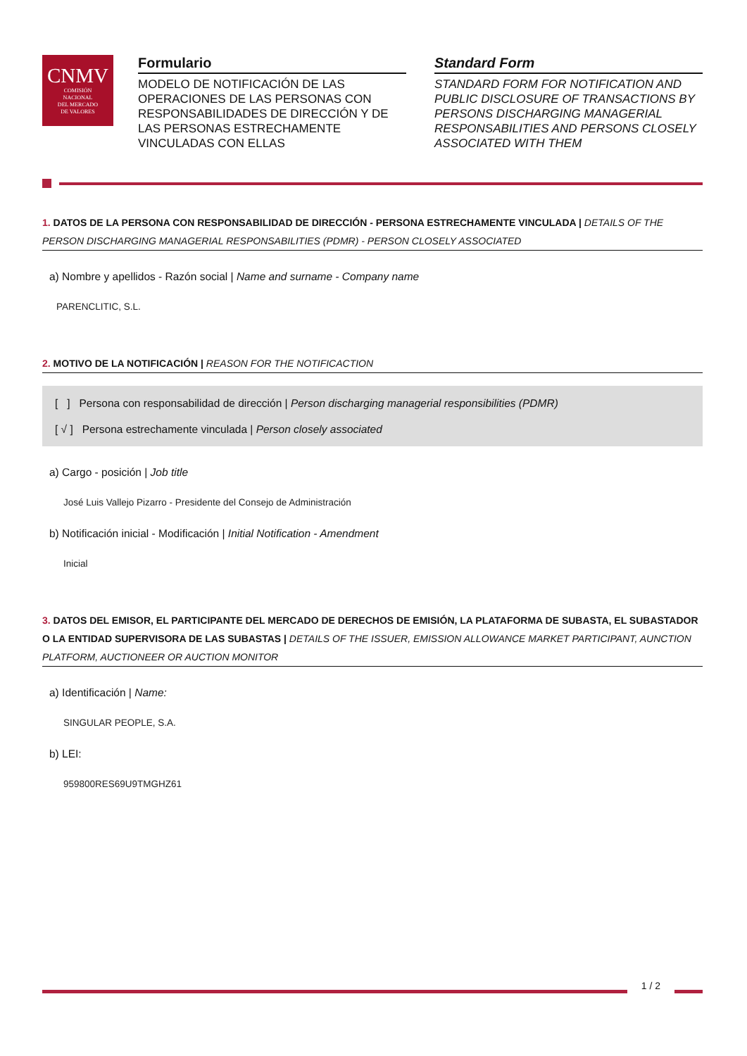CNMV
COMISIÓN
NACIONAL
DEL MERCADO
DE VALORES
Formulario
MODELO DE NOTIFICACIÓN DE LAS OPERACIONES DE LAS PERSONAS CON RESPONSABILIDADES DE DIRECCIÓN Y DE LAS PERSONAS ESTRECHAMENTE VINCULADAS CON ELLAS
Standard Form
STANDARD FORM FOR NOTIFICATION AND PUBLIC DISCLOSURE OF TRANSACTIONS BY PERSONS DISCHARGING MANAGERIAL RESPONSABILITIES AND PERSONS CLOSELY ASSOCIATED WITH THEM
1. DATOS DE LA PERSONA CON RESPONSABILIDAD DE DIRECCIÓN - PERSONA ESTRECHAMENTE VINCULADA | DETAILS OF THE PERSON DISCHARGING MANAGERIAL RESPONSABILITIES (PDMR) - PERSON CLOSELY ASSOCIATED
a) Nombre y apellidos - Razón social | Name and surname - Company name
PARENCLITIC, S.L.
2. MOTIVO DE LA NOTIFICACIÓN | REASON FOR THE NOTIFICACTION
[ ] Persona con responsabilidad de dirección | Person discharging managerial responsibilities (PDMR)
[ √ ] Persona estrechamente vinculada | Person closely associated
a) Cargo - posición | Job title
José Luis Vallejo Pizarro - Presidente del Consejo de Administración
b) Notificación inicial - Modificación | Initial Notification - Amendment
Inicial
3. DATOS DEL EMISOR, EL PARTICIPANTE DEL MERCADO DE DERECHOS DE EMISIÓN, LA PLATAFORMA DE SUBASTA, EL SUBASTADOR O LA ENTIDAD SUPERVISORA DE LAS SUBASTAS | DETAILS OF THE ISSUER, EMISSION ALLOWANCE MARKET PARTICIPANT, AUNCTION PLATFORM, AUCTIONEER OR AUCTION MONITOR
a) Identificación | Name:
SINGULAR PEOPLE, S.A.
b) LEI:
959800RES69U9TMGHZ61
1 / 2